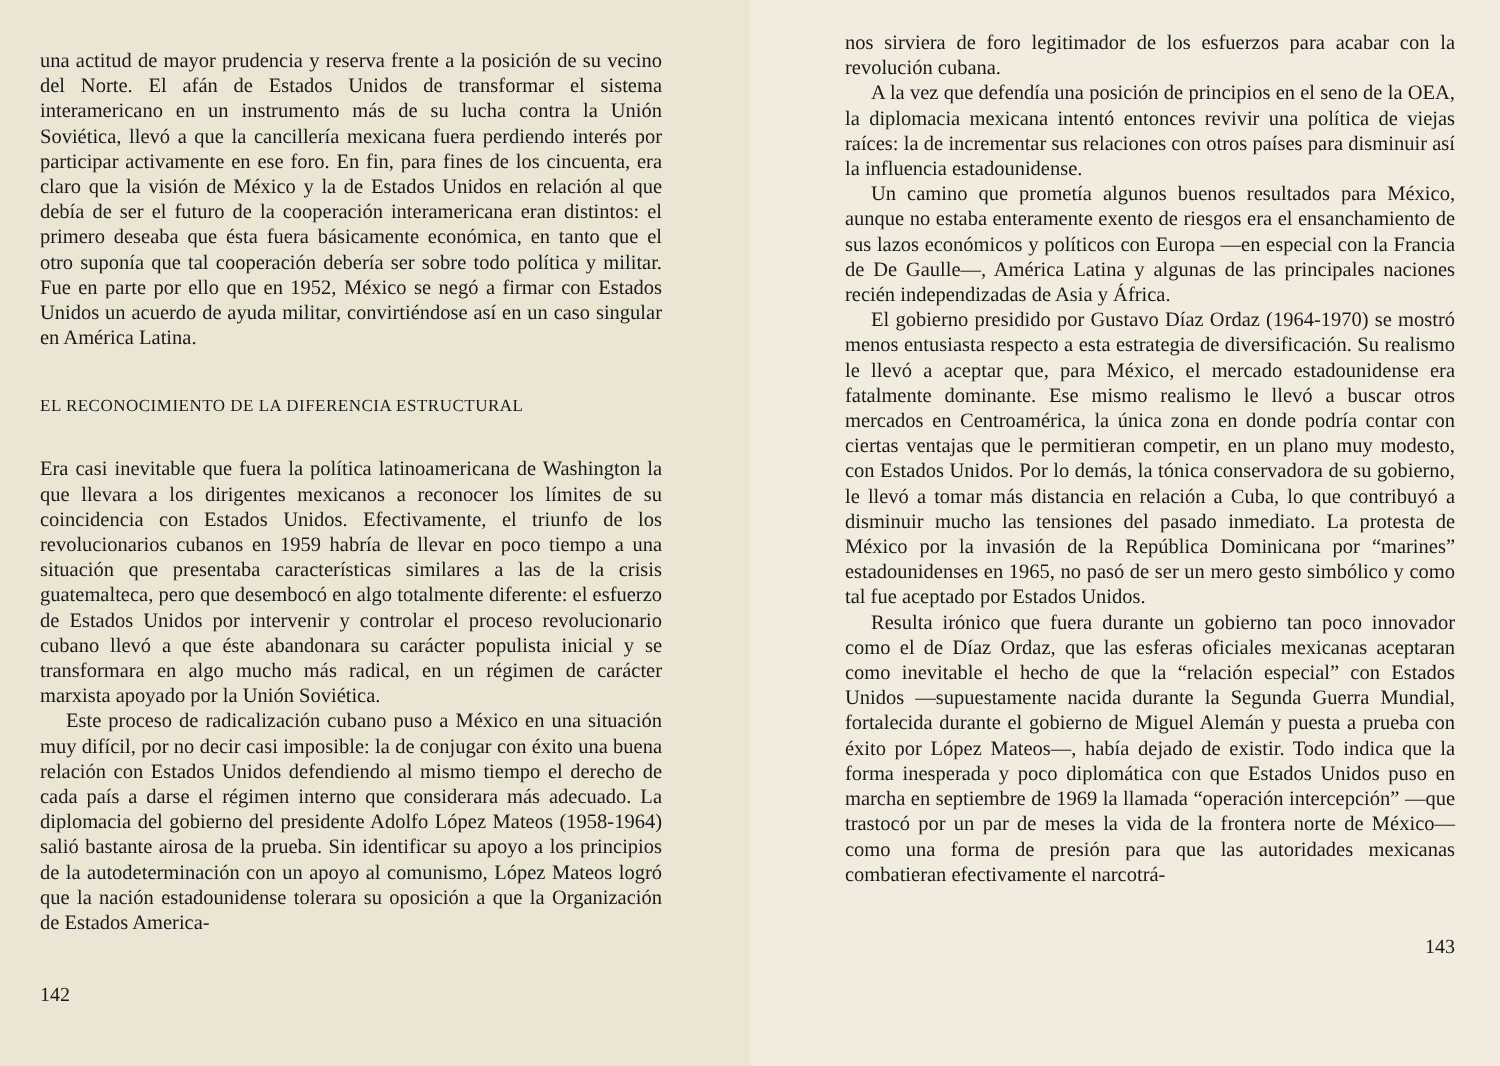una actitud de mayor prudencia y reserva frente a la posición de su vecino del Norte. El afán de Estados Unidos de transformar el sistema interamericano en un instrumento más de su lucha contra la Unión Soviética, llevó a que la cancillería mexicana fuera perdiendo interés por participar activamente en ese foro. En fin, para fines de los cincuenta, era claro que la visión de México y la de Estados Unidos en relación al que debía de ser el futuro de la cooperación interamericana eran distintos: el primero deseaba que ésta fuera básicamente económica, en tanto que el otro suponía que tal cooperación debería ser sobre todo política y militar. Fue en parte por ello que en 1952, México se negó a firmar con Estados Unidos un acuerdo de ayuda militar, convirtiéndose así en un caso singular en América Latina.
EL RECONOCIMIENTO DE LA DIFERENCIA ESTRUCTURAL
Era casi inevitable que fuera la política latinoamericana de Washington la que llevara a los dirigentes mexicanos a reconocer los límites de su coincidencia con Estados Unidos. Efectivamente, el triunfo de los revolucionarios cubanos en 1959 habría de llevar en poco tiempo a una situación que presentaba características similares a las de la crisis guatemalteca, pero que desembocó en algo totalmente diferente: el esfuerzo de Estados Unidos por intervenir y controlar el proceso revolucionario cubano llevó a que éste abandonara su carácter populista inicial y se transformara en algo mucho más radical, en un régimen de carácter marxista apoyado por la Unión Soviética.
Este proceso de radicalización cubano puso a México en una situación muy difícil, por no decir casi imposible: la de conjugar con éxito una buena relación con Estados Unidos defendiendo al mismo tiempo el derecho de cada país a darse el régimen interno que considerara más adecuado. La diplomacia del gobierno del presidente Adolfo López Mateos (1958-1964) salió bastante airosa de la prueba. Sin identificar su apoyo a los principios de la autodeterminación con un apoyo al comunismo, López Mateos logró que la nación estadounidense tolerara su oposición a que la Organización de Estados America-
142
nos sirviera de foro legitimador de los esfuerzos para acabar con la revolución cubana.
A la vez que defendía una posición de principios en el seno de la OEA, la diplomacia mexicana intentó entonces revivir una política de viejas raíces: la de incrementar sus relaciones con otros países para disminuir así la influencia estadounidense.
Un camino que prometía algunos buenos resultados para México, aunque no estaba enteramente exento de riesgos era el ensanchamiento de sus lazos económicos y políticos con Europa —en especial con la Francia de De Gaulle—, América Latina y algunas de las principales naciones recién independizadas de Asia y África.
El gobierno presidido por Gustavo Díaz Ordaz (1964-1970) se mostró menos entusiasta respecto a esta estrategia de diversificación. Su realismo le llevó a aceptar que, para México, el mercado estadounidense era fatalmente dominante. Ese mismo realismo le llevó a buscar otros mercados en Centroamérica, la única zona en donde podría contar con ciertas ventajas que le permitieran competir, en un plano muy modesto, con Estados Unidos. Por lo demás, la tónica conservadora de su gobierno, le llevó a tomar más distancia en relación a Cuba, lo que contribuyó a disminuir mucho las tensiones del pasado inmediato. La protesta de México por la invasión de la República Dominicana por “marines” estadounidenses en 1965, no pasó de ser un mero gesto simbólico y como tal fue aceptado por Estados Unidos.
Resulta irónico que fuera durante un gobierno tan poco innovador como el de Díaz Ordaz, que las esferas oficiales mexicanas aceptaran como inevitable el hecho de que la “relación especial” con Estados Unidos —supuestamente nacida durante la Segunda Guerra Mundial, fortalecida durante el gobierno de Miguel Alemán y puesta a prueba con éxito por López Mateos—, había dejado de existir. Todo indica que la forma inesperada y poco diplomática con que Estados Unidos puso en marcha en septiembre de 1969 la llamada “operación intercepción” —que trastocó por un par de meses la vida de la frontera norte de México— como una forma de presión para que las autoridades mexicanas combatieran efectivamente el narcotrá-
143